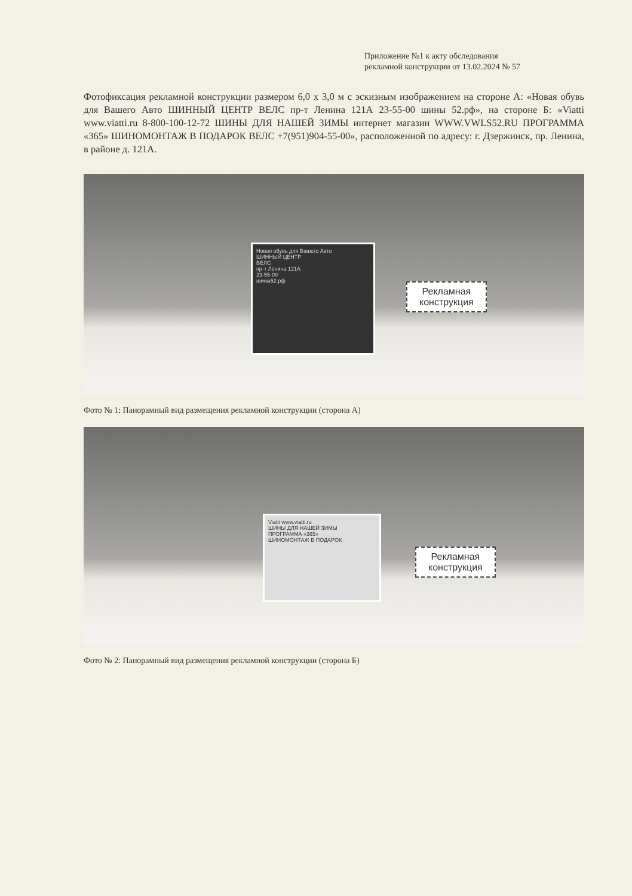Приложение №1 к акту обследования
рекламной конструкции от 13.02.2024 № 57
Фотофиксация рекламной конструкции размером 6,0 х 3,0 м с эскизным изображением на стороне А: «Новая обувь для Вашего Авто ШИННЫЙ ЦЕНТР ВЕЛС пр-т Ленина 121А 23-55-00 шины 52.рф», на стороне Б: «Viatti www.viatti.ru 8-800-100-12-72 ШИНЫ ДЛЯ НАШЕЙ ЗИМЫ интернет магазин WWW.VWLS52.RU ПРОГРАММА «365» ШИНОМОНТАЖ В ПОДАРОК ВЕЛС +7(951)904-55-00», расположенной по адресу: г. Дзержинск, пр. Ленина, в районе д. 121А.
Новая обувь для Вашего Авто
ШИННЫЙ ЦЕНТР
ВЕЛС
пр-т Ленина 121А
23-55-00
шины52.рф
Рекламная
конструкция
Фото № 1: Панорамный вид размещения рекламной конструкции (сторона А)
Viatti www.viatti.ru
ШИНЫ ДЛЯ НАШЕЙ ЗИМЫ
ПРОГРАММА «365»
ШИНОМОНТАЖ В ПОДАРОК
Рекламная
конструкция
Фото № 2: Панорамный вид размещения рекламной конструкции (сторона Б)